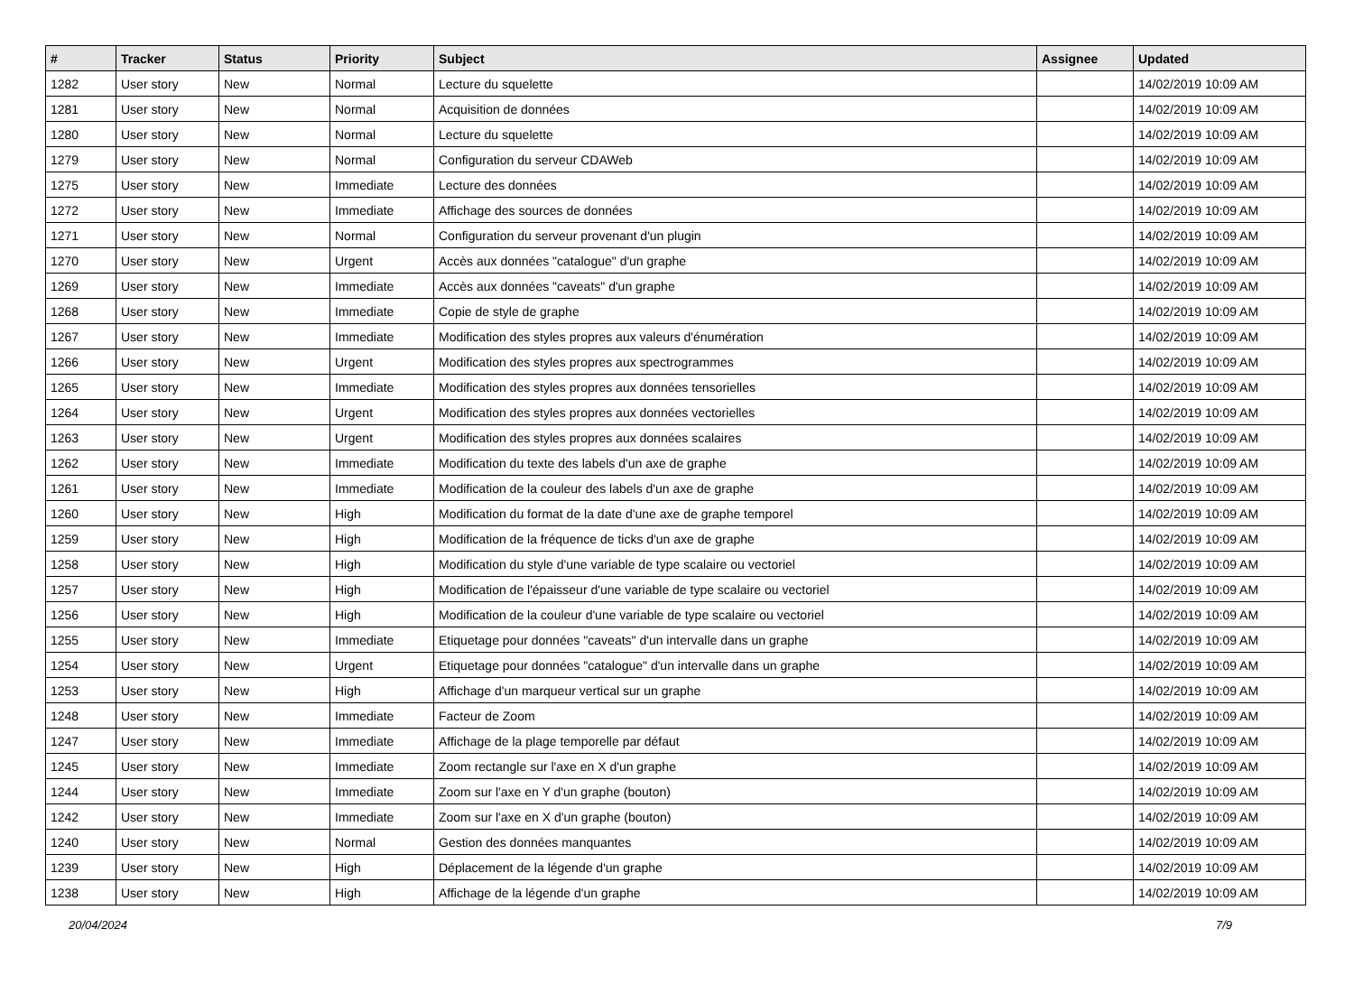| # | Tracker | Status | Priority | Subject | Assignee | Updated |
| --- | --- | --- | --- | --- | --- | --- |
| 1282 | User story | New | Normal | Lecture du squelette | | 14/02/2019 10:09 AM |
| 1281 | User story | New | Normal | Acquisition de données | | 14/02/2019 10:09 AM |
| 1280 | User story | New | Normal | Lecture du squelette | | 14/02/2019 10:09 AM |
| 1279 | User story | New | Normal | Configuration du serveur CDAWeb | | 14/02/2019 10:09 AM |
| 1275 | User story | New | Immediate | Lecture des données | | 14/02/2019 10:09 AM |
| 1272 | User story | New | Immediate | Affichage des sources de données | | 14/02/2019 10:09 AM |
| 1271 | User story | New | Normal | Configuration du serveur provenant d'un plugin | | 14/02/2019 10:09 AM |
| 1270 | User story | New | Urgent | Accès aux données "catalogue" d'un graphe | | 14/02/2019 10:09 AM |
| 1269 | User story | New | Immediate | Accès aux données "caveats" d'un graphe | | 14/02/2019 10:09 AM |
| 1268 | User story | New | Immediate | Copie de style de graphe | | 14/02/2019 10:09 AM |
| 1267 | User story | New | Immediate | Modification des styles propres aux valeurs d'énumération | | 14/02/2019 10:09 AM |
| 1266 | User story | New | Urgent | Modification des styles propres aux spectrogrammes | | 14/02/2019 10:09 AM |
| 1265 | User story | New | Immediate | Modification des styles propres aux données tensorielles | | 14/02/2019 10:09 AM |
| 1264 | User story | New | Urgent | Modification des styles propres aux données vectorielles | | 14/02/2019 10:09 AM |
| 1263 | User story | New | Urgent | Modification des styles propres aux données scalaires | | 14/02/2019 10:09 AM |
| 1262 | User story | New | Immediate | Modification du texte des labels d'un axe de graphe | | 14/02/2019 10:09 AM |
| 1261 | User story | New | Immediate | Modification de la couleur des labels d'un axe de graphe | | 14/02/2019 10:09 AM |
| 1260 | User story | New | High | Modification du format de la date d'une axe de graphe temporel | | 14/02/2019 10:09 AM |
| 1259 | User story | New | High | Modification de la fréquence de ticks d'un axe de graphe | | 14/02/2019 10:09 AM |
| 1258 | User story | New | High | Modification du style d'une variable de type scalaire ou vectoriel | | 14/02/2019 10:09 AM |
| 1257 | User story | New | High | Modification de l'épaisseur d'une variable de type scalaire ou vectoriel | | 14/02/2019 10:09 AM |
| 1256 | User story | New | High | Modification de la couleur d'une variable de type scalaire ou vectoriel | | 14/02/2019 10:09 AM |
| 1255 | User story | New | Immediate | Etiquetage pour données "caveats" d'un intervalle dans un graphe | | 14/02/2019 10:09 AM |
| 1254 | User story | New | Urgent | Etiquetage pour données "catalogue" d'un intervalle dans un graphe | | 14/02/2019 10:09 AM |
| 1253 | User story | New | High | Affichage d'un marqueur vertical sur un graphe | | 14/02/2019 10:09 AM |
| 1248 | User story | New | Immediate | Facteur de Zoom | | 14/02/2019 10:09 AM |
| 1247 | User story | New | Immediate | Affichage de la plage temporelle par défaut | | 14/02/2019 10:09 AM |
| 1245 | User story | New | Immediate | Zoom rectangle sur l'axe en X d'un graphe | | 14/02/2019 10:09 AM |
| 1244 | User story | New | Immediate | Zoom sur l'axe en Y d'un graphe (bouton) | | 14/02/2019 10:09 AM |
| 1242 | User story | New | Immediate | Zoom sur l'axe en X d'un graphe (bouton) | | 14/02/2019 10:09 AM |
| 1240 | User story | New | Normal | Gestion des données manquantes | | 14/02/2019 10:09 AM |
| 1239 | User story | New | High | Déplacement de la légende d'un graphe | | 14/02/2019 10:09 AM |
| 1238 | User story | New | High | Affichage de la légende d'un graphe | | 14/02/2019 10:09 AM |
20/04/2024 7/9